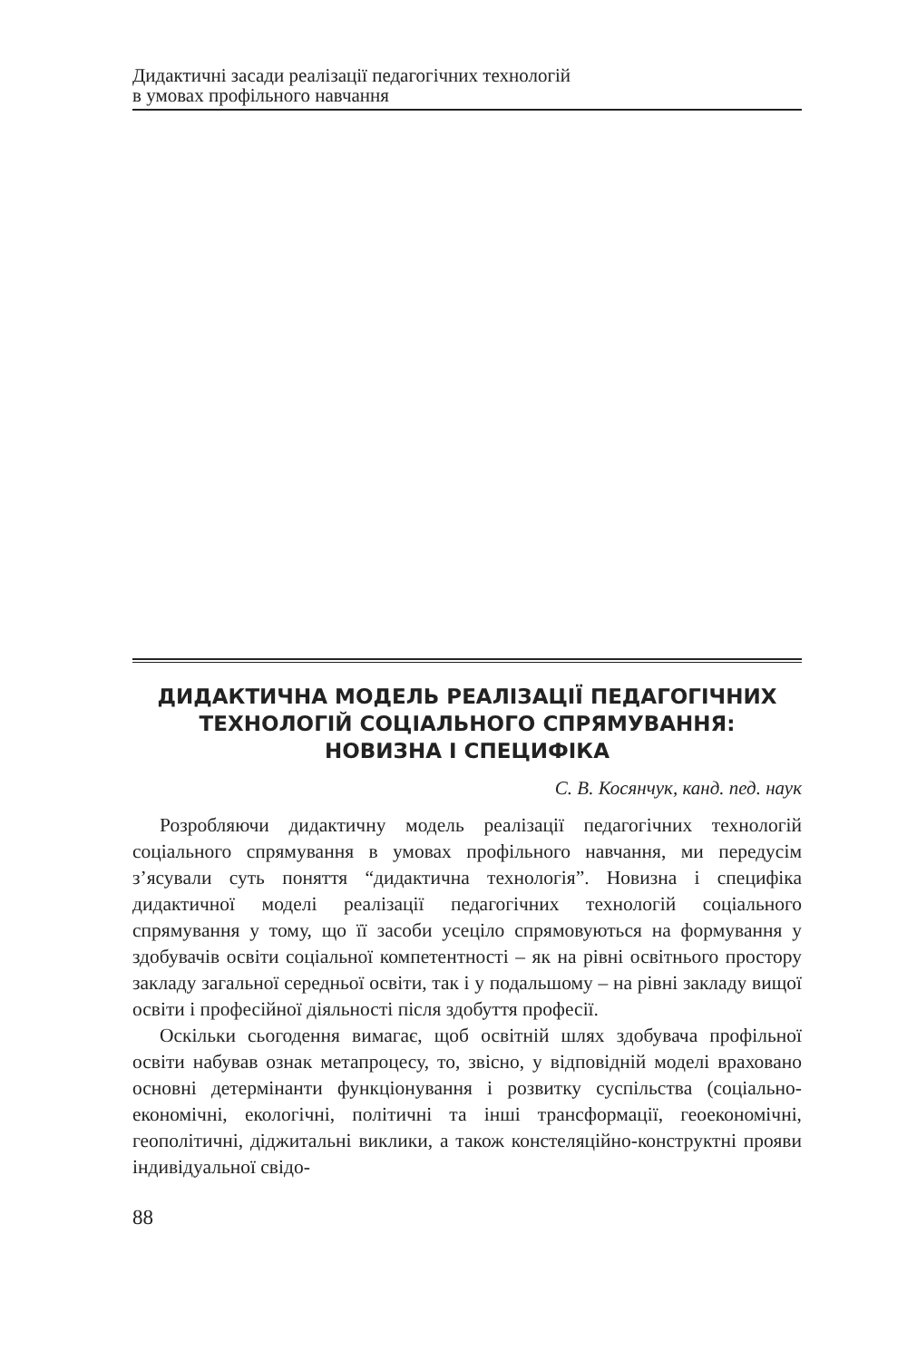Дидактичні засади реалізації педагогічних технологій
в умовах профільного навчання
ДИДАКТИЧНА МОДЕЛЬ РЕАЛІЗАЦІЇ ПЕДАГОГІЧНИХ
ТЕХНОЛОГІЙ СОЦІАЛЬНОГО СПРЯМУВАННЯ:
НОВИЗНА І СПЕЦИФІКА
С. В. Косянчук, канд. пед. наук
Розробляючи дидактичну модель реалізації педагогічних технологій соціального спрямування в умовах профільного навчання, ми передусім з’ясували суть поняття “дидактична технологія”. Новизна і специфіка дидактичної моделі реалізації педагогічних технологій соціального спрямування у тому, що її засоби усеціло спрямовуються на формування у здобувачів освіти соціальної компетентності – як на рівні освітнього простору закладу загальної середньої освіти, так і у подальшому – на рівні закладу вищої освіти і професійної діяльності після здобуття професії.
Оскільки сьогодення вимагає, щоб освітній шлях здобувача профільної освіти набував ознак метапроцесу, то, звісно, у відповідній моделі враховано основні детермінанти функціонування і розвитку суспільства (соціально-економічні, екологічні, політичні та інші трансформації, геоекономічні, геополітичні, діджитальні виклики, а також констеляційно-конструктні прояви індивідуальної свідо-
88